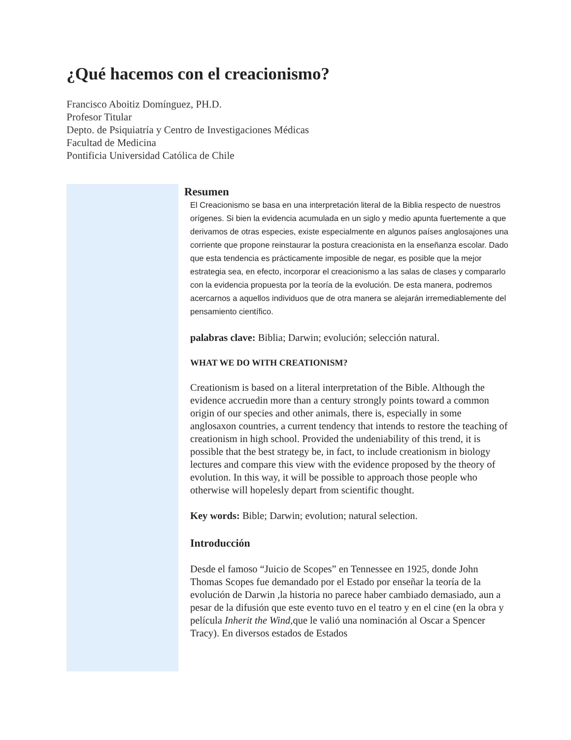¿Qué hacemos con el creacionismo?
Francisco Aboitiz Domínguez, PH.D.
Profesor Titular
Depto. de Psiquiatría y Centro de Investigaciones Médicas
Facultad de Medicina
Pontificia Universidad Católica de Chile
Resumen
El Creacionismo se basa en una interpretación literal de la Biblia respecto de nuestros orígenes. Si bien la evidencia acumulada en un siglo y medio apunta fuertemente a que derivamos de otras especies, existe especialmente en algunos países anglosajones una corriente que propone reinstaurar la postura creacionista en la enseñanza escolar. Dado que esta tendencia es prácticamente imposible de negar, es posible que la mejor estrategia sea, en efecto, incorporar el creacionismo a las salas de clases y compararlo con la evidencia propuesta por la teoría de la evolución. De esta manera, podremos acercarnos a aquellos individuos que de otra manera se alejarán irremediablemente del pensamiento científico.
palabras clave: Biblia; Darwin; evolución; selección natural.
WHAT WE DO WITH CREATIONISM?
Creationism is based on a literal interpretation of the Bible. Although the evidence accruedin more than a century strongly points toward a common origin of our species and other animals, there is, especially in some anglosaxon countries, a current tendency that intends to restore the teaching of creationism in high school. Provided the undeniability of this trend, it is possible that the best strategy be, in fact, to include creationism in biology lectures and compare this view with the evidence proposed by the theory of evolution. In this way, it will be possible to approach those people who otherwise will hopelesly depart from scientific thought.
Key words: Bible; Darwin; evolution; natural selection.
Introducción
Desde el famoso “Juicio de Scopes” en Tennessee en 1925, donde John Thomas Scopes fue demandado por el Estado por enseñar la teoría de la evolución de Darwin ,la historia no parece haber cambiado demasiado, aun a pesar de la difusión que este evento tuvo en el teatro y en el cine (en la obra y película Inherit the Wind,que le valió una nominación al Oscar a Spencer Tracy). En diversos estados de Estados